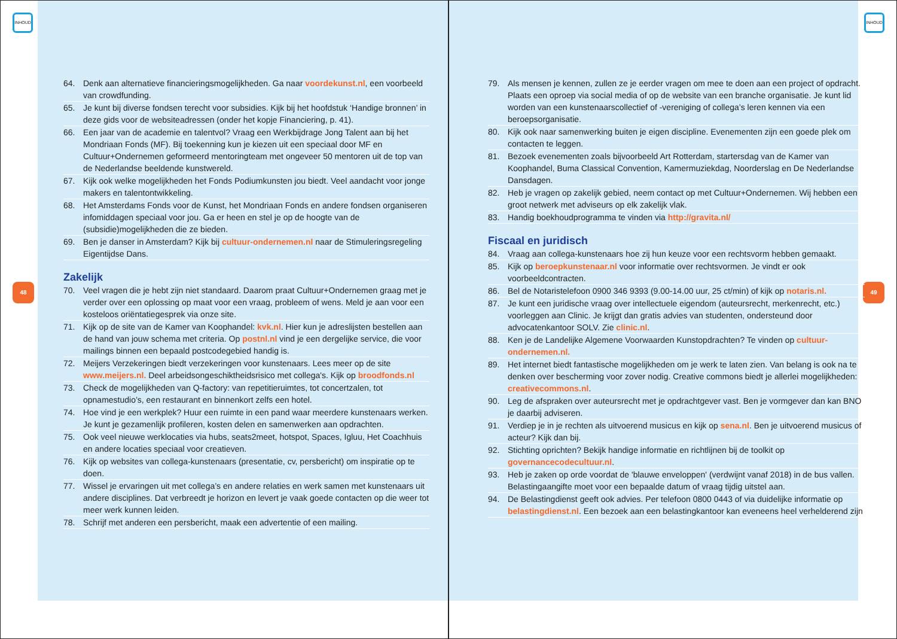INHOUD
48
64. Denk aan alternatieve financieringsmogelijkheden. Ga naar voordekunst.nl, een voorbeeld van crowdfunding.
65. Je kunt bij diverse fondsen terecht voor subsidies. Kijk bij het hoofdstuk ‘Handige bronnen’ in deze gids voor de websiteadressen (onder het kopje Financiering, p. 41).
66. Een jaar van de academie en talentvol? Vraag een Werkbijdrage Jong Talent aan bij het Mondriaan Fonds (MF). Bij toekenning kun je kiezen uit een speciaal door MF en Cultuur+Ondernemen geformeerd mentoringteam met ongeveer 50 mentoren uit de top van de Nederlandse beeldende kunstwereld.
67. Kijk ook welke mogelijkheden het Fonds Podiumkunsten jou biedt. Veel aandacht voor jonge makers en talentontwikkeling.
68. Het Amsterdams Fonds voor de Kunst, het Mondriaan Fonds en andere fondsen organiseren infomiddagen speciaal voor jou. Ga er heen en stel je op de hoogte van de (subsidie)mogelijkheden die ze bieden.
69. Ben je danser in Amsterdam? Kijk bij cultuur-ondernemen.nl naar de Stimuleringsregeling Eigentijdse Dans.
Zakelijk
70. Veel vragen die je hebt zijn niet standaard. Daarom praat Cultuur+Ondernemen graag met je verder over een oplossing op maat voor een vraag, probleem of wens. Meld je aan voor een kosteloos oriëntatiegesprek via onze site.
71. Kijk op de site van de Kamer van Koophandel: kvk.nl. Hier kun je adreslijsten bestellen aan de hand van jouw schema met criteria. Op postnl.nl vind je een dergelijke service, die voor mailings binnen een bepaald postcodegebied handig is.
72. Meijers Verzekeringen biedt verzekeringen voor kunstenaars. Lees meer op de site www.meijers.nl. Deel arbeidsongeschiktheidsrisico met collega's. Kijk op broodfonds.nl
73. Check de mogelijkheden van Q-factory: van repetitieruimtes, tot concertzalen, tot opnamestudio’s, een restaurant en binnenkort zelfs een hotel.
74. Hoe vind je een werkplek? Huur een ruimte in een pand waar meerdere kunstenaars werken. Je kunt je gezamenlijk profileren, kosten delen en samenwerken aan opdrachten.
75. Ook veel nieuwe werklocaties via hubs, seats2meet, hotspot, Spaces, Igluu, Het Coachhuis en andere locaties speciaal voor creatieven.
76. Kijk op websites van collega-kunstenaars (presentatie, cv, persbericht) om inspiratie op te doen.
77. Wissel je ervaringen uit met collega’s en andere relaties en werk samen met kunstenaars uit andere disciplines. Dat verbreedt je horizon en levert je vaak goede contacten op die weer tot meer werk kunnen leiden.
78. Schrijf met anderen een persbericht, maak een advertentie of een mailing.
INHOUD
49
79. Als mensen je kennen, zullen ze je eerder vragen om mee te doen aan een project of opdracht. Plaats een oproep via social media of op de website van een branche organisatie. Je kunt lid worden van een kunstenaarscollectief of -vereniging of collega’s leren kennen via een beroepsorganisatie.
80. Kijk ook naar samenwerking buiten je eigen discipline. Evenementen zijn een goede plek om contacten te leggen.
81. Bezoek evenementen zoals bijvoorbeeld Art Rotterdam, startersdag van de Kamer van Koophandel, Buma Classical Convention, Kamermuziekdag, Noorderslag en De Nederlandse Dansdagen.
82. Heb je vragen op zakelijk gebied, neem contact op met Cultuur+Ondernemen. Wij hebben een groot netwerk met adviseurs op elk zakelijk vlak.
83. Handig boekhoudprogramma te vinden via http://gravita.nl/
Fiscaal en juridisch
84. Vraag aan collega-kunstenaars hoe zij hun keuze voor een rechtsvorm hebben gemaakt.
85. Kijk op beroepkunstenaar.nl voor informatie over rechtsvormen. Je vindt er ook voorbeeldcontracten.
86. Bel de Notaristelefoon 0900 346 9393 (9.00-14.00 uur, 25 ct/min) of kijk op notaris.nl.
87. Je kunt een juridische vraag over intellectuele eigendom (auteursrecht, merkenrecht, etc.) voorleggen aan Clinic. Je krijgt dan gratis advies van studenten, ondersteund door advocatenkantoor SOLV. Zie clinic.nl.
88. Ken je de Landelijke Algemene Voorwaarden Kunstopdrachten? Te vinden op cultuur-ondernemen.nl.
89. Het internet biedt fantastische mogelijkheden om je werk te laten zien. Van belang is ook na te denken over bescherming voor zover nodig. Creative commons biedt je allerlei mogelijkheden: creativecommons.nl.
90. Leg de afspraken over auteursrecht met je opdrachtgever vast. Ben je vormgever dan kan BNO je daarbij adviseren.
91. Verdiep je in je rechten als uitvoerend musicus en kijk op sena.nl. Ben je uitvoerend musicus of acteur? Kijk dan bij.
92. Stichting oprichten? Bekijk handige informatie en richtlijnen bij de toolkit op governancecodecultuur.nl.
93. Heb je zaken op orde voordat de 'blauwe enveloppen' (verdwijnt vanaf 2018) in de bus vallen. Belastingaangifte moet voor een bepaalde datum of vraag tijdig uitstel aan.
94. De Belastingdienst geeft ook advies. Per telefoon 0800 0443 of via duidelijke informatie op belastingdienst.nl. Een bezoek aan een belastingkantoor kan eveneens heel verhelderend zijn